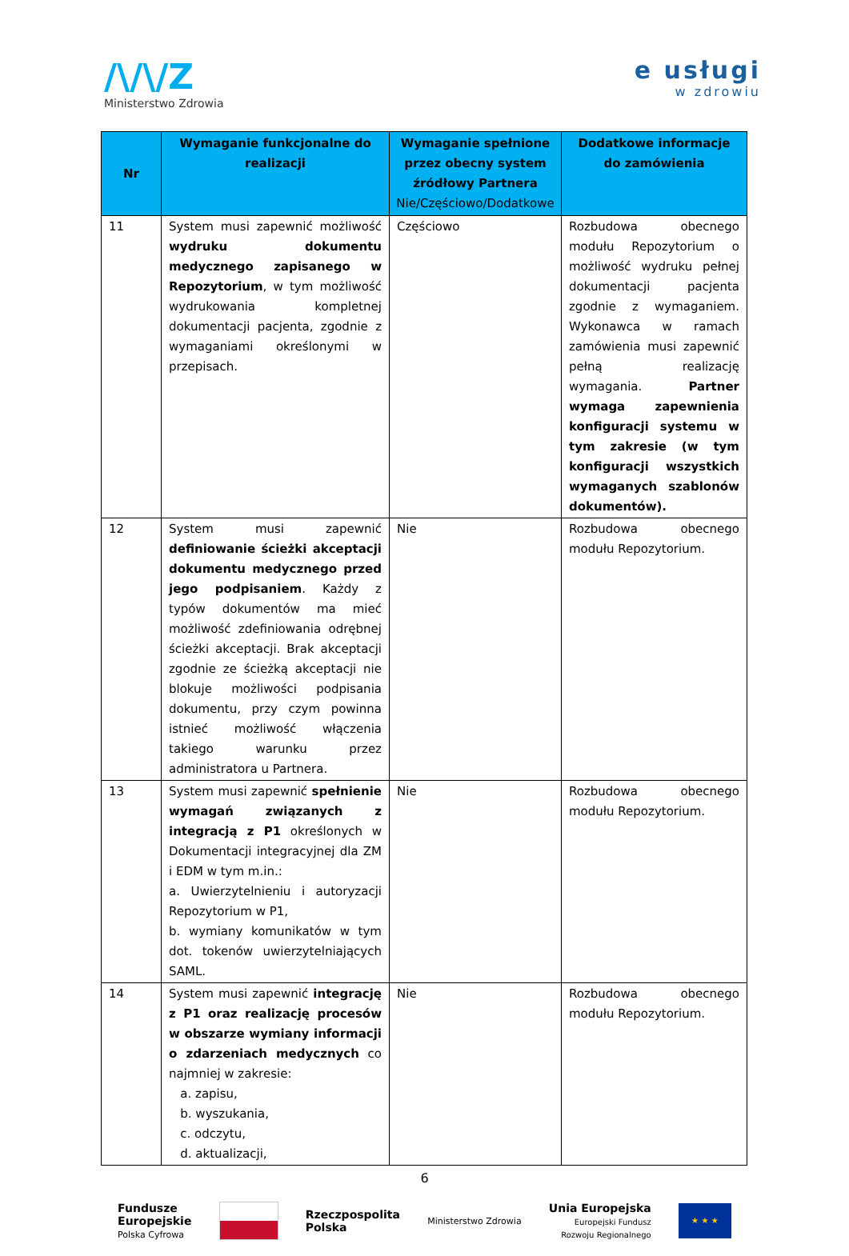/\/\/Z
Ministerstwo Zdrowia
e usługi
w zdrowiu
| Nr | Wymaganie funkcjonalne do realizacji | Wymaganie spełnione przez obecny system źródłowy Partnera Nie/Częściowo/Dodatkowe | Dodatkowe informacje do zamówienia |
| --- | --- | --- | --- |
| 11 | System musi zapewnić możliwość wydruku dokumentu medycznego zapisanego w Repozytorium , w tym możliwość wydrukowania kompletnej dokumentacji pacjenta, zgodnie z wymaganiami określonymi w przepisach. | Częściowo | Rozbudowa obecnego modułu Repozytorium o możliwość wydruku pełnej dokumentacji pacjenta zgodnie z wymaganiem. Wykonawca w ramach zamówienia musi zapewnić pełną realizację wymagania. Partner wymaga zapewnienia konfiguracji systemu w tym zakresie (w tym konfiguracji wszystkich wymaganych szablonów dokumentów). |
| 12 | System musi zapewnić definiowanie ścieżki akceptacji dokumentu medycznego przed jego podpisaniem . Każdy z typów dokumentów ma mieć możliwość zdefiniowania odrębnej ścieżki akceptacji. Brak akceptacji zgodnie ze ścieżką akceptacji nie blokuje możliwości podpisania dokumentu, przy czym powinna istnieć możliwość włączenia takiego warunku przez administratora u Partnera. | Nie | Rozbudowa obecnego modułu Repozytorium. |
| 13 | System musi zapewnić spełnienie wymagań związanych z integracją z P1 określonych w Dokumentacji integracyjnej dla ZM i EDM w tym m.in.: a. Uwierzytelnieniu i autoryzacji Repozytorium w P1, b. wymiany komunikatów w tym dot. tokenów uwierzytelniających SAML. | Nie | Rozbudowa obecnego modułu Repozytorium. |
| 14 | System musi zapewnić integrację z P1 oraz realizację procesów w obszarze wymiany informacji o zdarzeniach medycznych co najmniej w zakresie: a. zapisu, b. wyszukania, c. odczytu, d. aktualizacji, | Nie | Rozbudowa obecnego modułu Repozytorium. |
6
Fundusze
Europejskie
Polska Cyfrowa
Rzeczpospolita
Polska
Ministerstwo Zdrowia
Unia Europejska
Europejski Fundusz
Rozwoju Regionalnego
★ ★ ★